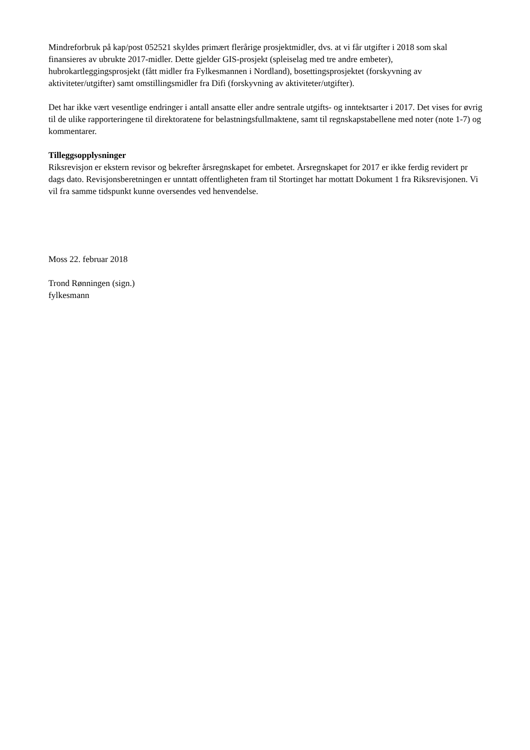Mindreforbruk på kap/post 052521 skyldes primært flerårige prosjektmidler, dvs. at vi får utgifter i 2018 som skal finansieres av ubrukte 2017-midler. Dette gjelder GIS-prosjekt (spleiselag med tre andre embeter), hubrokartleggingsprosjekt (fått midler fra Fylkesmannen i Nordland), bosettingsprosjektet (forskyvning av aktiviteter/utgifter) samt omstillingsmidler fra Difi (forskyvning av aktiviteter/utgifter).
Det har ikke vært vesentlige endringer i antall ansatte eller andre sentrale utgifts- og inntektsarter i 2017. Det vises for øvrig til de ulike rapporteringene til direktoratene for belastningsfullmaktene, samt til regnskapstabellene med noter (note 1-7) og kommentarer.
Tilleggsopplysninger
Riksrevisjon er ekstern revisor og bekrefter årsregnskapet for embetet. Årsregnskapet for 2017 er ikke ferdig revidert pr dags dato. Revisjonsberetningen er unntatt offentligheten fram til Stortinget har mottatt Dokument 1 fra Riksrevisjonen. Vi vil fra samme tidspunkt kunne oversendes ved henvendelse.
Moss 22. februar 2018
Trond Rønningen (sign.)
fylkesmann